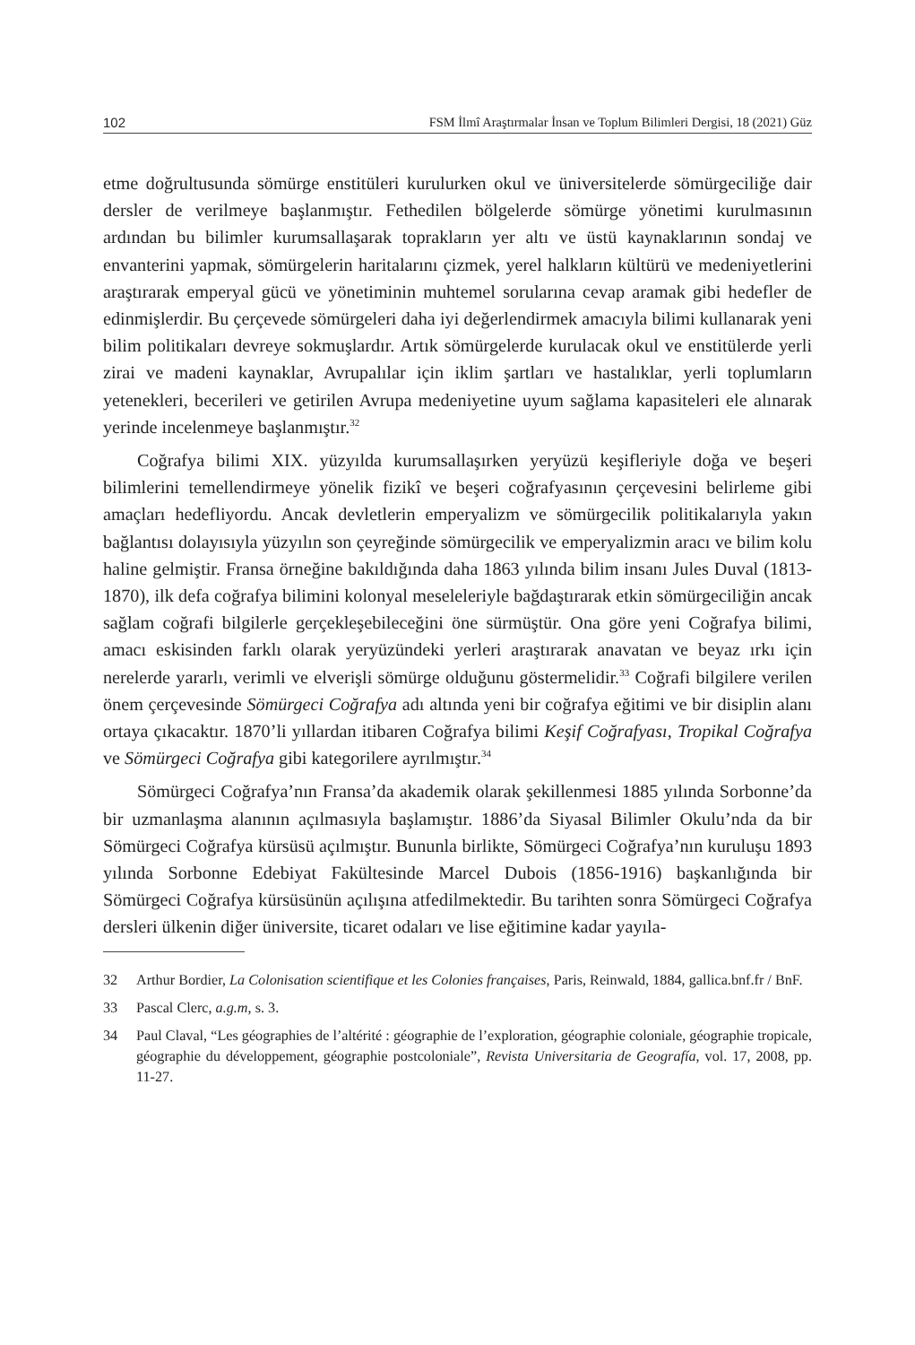102 FSM İlmî Araştırmalar İnsan ve Toplum Bilimleri Dergisi, 18 (2021) Güz
etme doğrultusunda sömürge enstitüleri kurulurken okul ve üniversitelerde sömürgeciliğe dair dersler de verilmeye başlanmıştır. Fethedilen bölgelerde sömürge yönetimi kurulmasının ardından bu bilimler kurumsallaşarak toprakların yer altı ve üstü kaynaklarının sondaj ve envanterini yapmak, sömürgelerin haritalarını çizmek, yerel halkların kültürü ve medeniyetlerini araştırarak emperyal gücü ve yönetiminin muhtemel sorularına cevap aramak gibi hedefler de edinmişlerdir. Bu çerçevede sömürgeleri daha iyi değerlendirmek amacıyla bilimi kullanarak yeni bilim politikaları devreye sokmuşlardır. Artık sömürgelerde kurulacak okul ve enstitülerde yerli zirai ve madeni kaynaklar, Avrupalılar için iklim şartları ve hastalıklar, yerli toplumların yetenekleri, becerileri ve getirilen Avrupa medeniyetine uyum sağlama kapasiteleri ele alınarak yerinde incelenmeye başlanmıştır.<sup>32</sup>
Coğrafya bilimi XIX. yüzyılda kurumsallaşırken yeryüzü keşifleriyle doğa ve beşeri bilimlerini temellendirmeye yönelik fizikî ve beşeri coğrafyasının çerçevesini belirleme gibi amaçları hedefliyordu. Ancak devletlerin emperyalizm ve sömürgecilik politikalarıyla yakın bağlantısı dolayısıyla yüzyılın son çeyreğinde sömürgecilik ve emperyalizmin aracı ve bilim kolu haline gelmiştir. Fransa örneğine bakıldığında daha 1863 yılında bilim insanı Jules Duval (1813-1870), ilk defa coğrafya bilimini kolonyal meseleleriyle bağdaştırarak etkin sömürgeciliğin ancak sağlam coğrafi bilgilerle gerçekleşebileceğini öne sürmüştür. Ona göre yeni Coğrafya bilimi, amacı eskisinden farklı olarak yeryüzündeki yerleri araştırarak anavatan ve beyaz ırkı için nerelerde yararlı, verimli ve elverişli sömürge olduğunu göstermelidir.<sup>33</sup> Coğrafi bilgilere verilen önem çerçevesinde Sömürgeci Coğrafya adı altında yeni bir coğrafya eğitimi ve bir disiplin alanı ortaya çıkacaktır. 1870’li yıllardan itibaren Coğrafya bilimi Keşif Coğrafyası, Tropikal Coğrafya ve Sömürgeci Coğrafya gibi kategorilere ayrılmıştır.<sup>34</sup>
Sömürgeci Coğrafya’nın Fransa’da akademik olarak şekillenmesi 1885 yılında Sorbonne’da bir uzmanlaşma alanının açılmasıyla başlamıştır. 1886’da Siyasal Bilimler Okulu’nda da bir Sömürgeci Coğrafya kürsüsü açılmıştır. Bununla birlikte, Sömürgeci Coğrafya’nın kuruluşu 1893 yılında Sorbonne Edebiyat Fakültesinde Marcel Dubois (1856-1916) başkanlığında bir Sömürgeci Coğrafya kürsüsünün açılışına atfedilmektedir. Bu tarihten sonra Sömürgeci Coğrafya dersleri ülkenin diğer üniversite, ticaret odaları ve lise eğitimine kadar yayıla-
32 Arthur Bordier, La Colonisation scientifique et les Colonies françaises, Paris, Reinwald, 1884, gallica.bnf.fr / BnF.
33 Pascal Clerc, a.g.m, s. 3.
34 Paul Claval, “Les géographies de l’altérité : géographie de l’exploration, géographie coloniale, géographie tropicale, géographie du développement, géographie postcoloniale”, Revista Universitaria de Geografía, vol. 17, 2008, pp. 11-27.